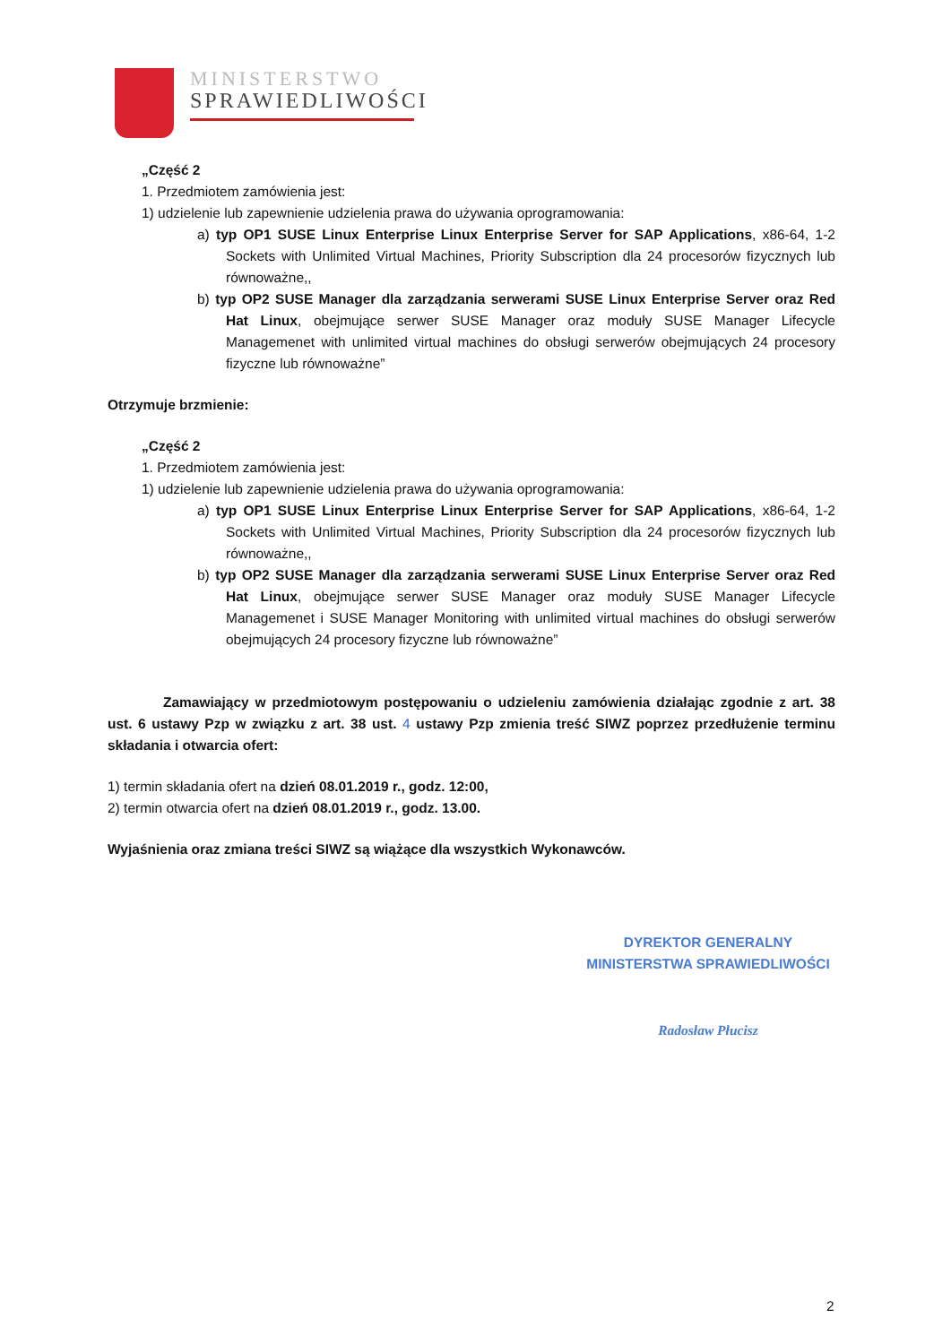MINISTERSTWO
SPRAWIEDLIWOŚCI
„Część 2
1. Przedmiotem zamówienia jest:
1) udzielenie lub zapewnienie udzielenia prawa do używania oprogramowania:
a) typ OP1 SUSE Linux Enterprise Linux Enterprise Server for SAP Applications, x86-64, 1-2 Sockets with Unlimited Virtual Machines, Priority Subscription dla 24 procesorów fizycznych lub równoważne,,
b) typ OP2 SUSE Manager dla zarządzania serwerami SUSE Linux Enterprise Server oraz Red Hat Linux, obejmujące serwer SUSE Manager oraz moduły SUSE Manager Lifecycle Managemenet with unlimited virtual machines do obsługi serwerów obejmujących 24 procesory fizyczne lub równoważne”
Otrzymuje brzmienie:
„Część 2
1. Przedmiotem zamówienia jest:
1) udzielenie lub zapewnienie udzielenia prawa do używania oprogramowania:
a) typ OP1 SUSE Linux Enterprise Linux Enterprise Server for SAP Applications, x86-64, 1-2 Sockets with Unlimited Virtual Machines, Priority Subscription dla 24 procesorów fizycznych lub równoważne,,
b) typ OP2 SUSE Manager dla zarządzania serwerami SUSE Linux Enterprise Server oraz Red Hat Linux, obejmujące serwer SUSE Manager oraz moduły SUSE Manager Lifecycle Managemenet i SUSE Manager Monitoring with unlimited virtual machines do obsługi serwerów obejmujących 24 procesory fizyczne lub równoważne”
Zamawiający w przedmiotowym postępowaniu o udzieleniu zamówienia działając zgodnie z art. 38 ust. 6 ustawy Pzp w związku z art. 38 ust. 4 ustawy Pzp zmienia treść SIWZ poprzez przedłużenie terminu składania i otwarcia ofert:
1) termin składania ofert na dzień 08.01.2019 r., godz. 12:00,
2) termin otwarcia ofert na dzień 08.01.2019 r., godz. 13.00.
Wyjaśnienia oraz zmiana treści SIWZ są wiążące dla wszystkich Wykonawców.
DYREKTOR GENERALNY
MINISTERSTWA SPRAWIEDLIWOŚCI
Radosław Płucisz
2